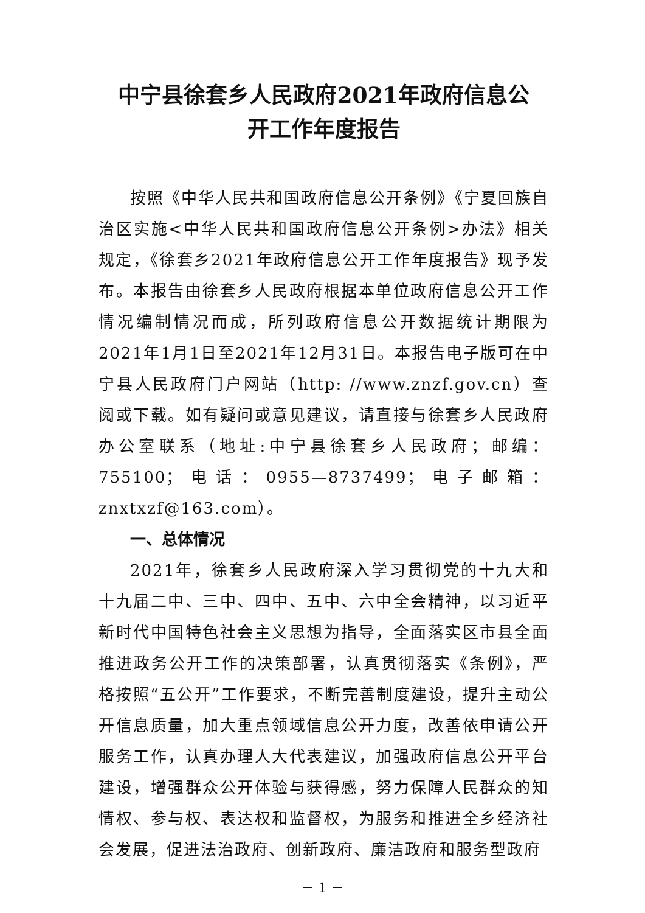中宁县徐套乡人民政府2021年政府信息公
开工作年度报告
按照《中华人民共和国政府信息公开条例》《宁夏回族自治区实施<中华人民共和国政府信息公开条例>办法》相关规定，《徐套乡2021年政府信息公开工作年度报告》现予发布。本报告由徐套乡人民政府根据本单位政府信息公开工作情况编制情况而成，所列政府信息公开数据统计期限为2021年1月1日至2021年12月31日。本报告电子版可在中宁县人民政府门户网站（http: //www.znzf.gov.cn）查阅或下载。如有疑问或意见建议，请直接与徐套乡人民政府办公室联系（地址:中宁县徐套乡人民政府；邮编：755100；电话：0955—8737499；电子邮箱：znxtxzf@163.com）。
一、总体情况
2021年，徐套乡人民政府深入学习贯彻党的十九大和十九届二中、三中、四中、五中、六中全会精神，以习近平新时代中国特色社会主义思想为指导，全面落实区市县全面推进政务公开工作的决策部署，认真贯彻落实《条例》，严格按照“五公开”工作要求，不断完善制度建设，提升主动公开信息质量，加大重点领域信息公开力度，改善依申请公开服务工作，认真办理人大代表建议，加强政府信息公开平台建设，增强群众公开体验与获得感，努力保障人民群众的知情权、参与权、表达权和监督权，为服务和推进全乡经济社会发展，促进法治政府、创新政府、廉洁政府和服务型政府
－ 1 －